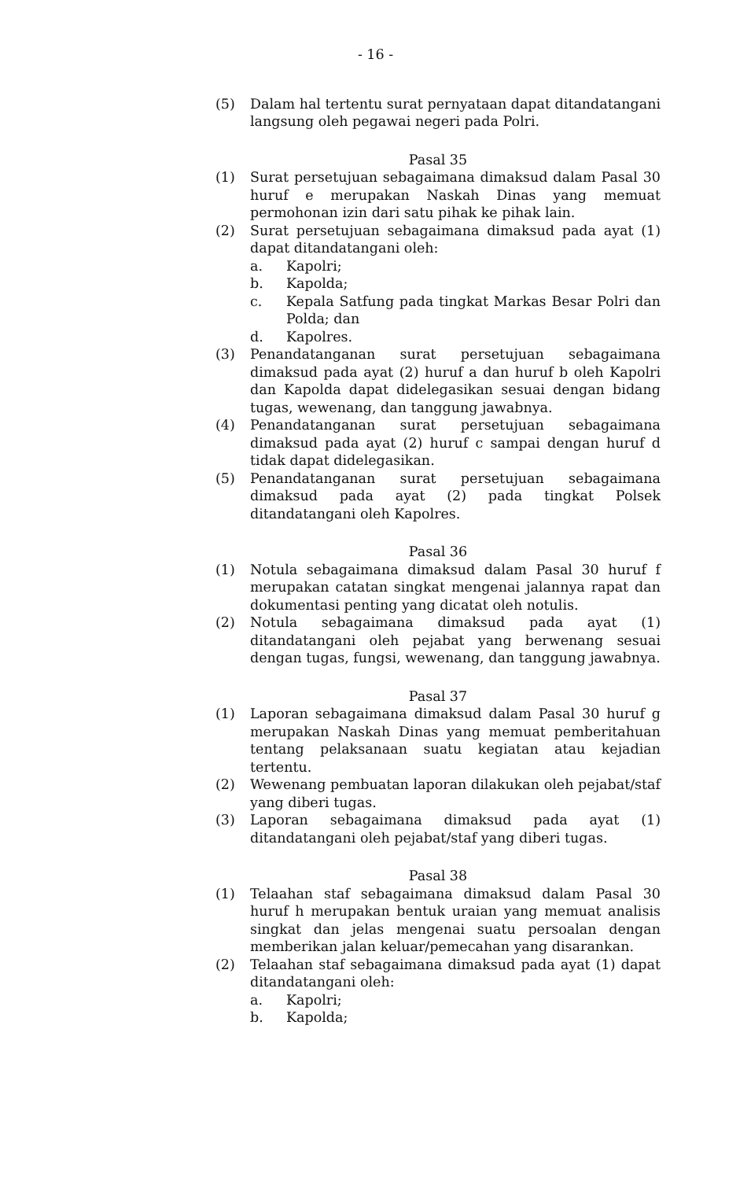- 16 -
(5) Dalam hal tertentu surat pernyataan dapat ditandatangani langsung oleh pegawai negeri pada Polri.
Pasal 35
(1) Surat persetujuan sebagaimana dimaksud dalam Pasal 30 huruf e merupakan Naskah Dinas yang memuat permohonan izin dari satu pihak ke pihak lain.
(2) Surat persetujuan sebagaimana dimaksud pada ayat (1) dapat ditandatangani oleh:
a. Kapolri;
b. Kapolda;
c. Kepala Satfung pada tingkat Markas Besar Polri dan Polda; dan
d. Kapolres.
(3) Penandatanganan surat persetujuan sebagaimana dimaksud pada ayat (2) huruf a dan huruf b oleh Kapolri dan Kapolda dapat didelegasikan sesuai dengan bidang tugas, wewenang, dan tanggung jawabnya.
(4) Penandatanganan surat persetujuan sebagaimana dimaksud pada ayat (2) huruf c sampai dengan huruf d tidak dapat didelegasikan.
(5) Penandatanganan surat persetujuan sebagaimana dimaksud pada ayat (2) pada tingkat Polsek ditandatangani oleh Kapolres.
Pasal 36
(1) Notula sebagaimana dimaksud dalam Pasal 30 huruf f merupakan catatan singkat mengenai jalannya rapat dan dokumentasi penting yang dicatat oleh notulis.
(2) Notula sebagaimana dimaksud pada ayat (1) ditandatangani oleh pejabat yang berwenang sesuai dengan tugas, fungsi, wewenang, dan tanggung jawabnya.
Pasal 37
(1) Laporan sebagaimana dimaksud dalam Pasal 30 huruf g merupakan Naskah Dinas yang memuat pemberitahuan tentang pelaksanaan suatu kegiatan atau kejadian tertentu.
(2) Wewenang pembuatan laporan dilakukan oleh pejabat/staf yang diberi tugas.
(3) Laporan sebagaimana dimaksud pada ayat (1) ditandatangani oleh pejabat/staf yang diberi tugas.
Pasal 38
(1) Telaahan staf sebagaimana dimaksud dalam Pasal 30 huruf h merupakan bentuk uraian yang memuat analisis singkat dan jelas mengenai suatu persoalan dengan memberikan jalan keluar/pemecahan yang disarankan.
(2) Telaahan staf sebagaimana dimaksud pada ayat (1) dapat ditandatangani oleh:
a. Kapolri;
b. Kapolda;